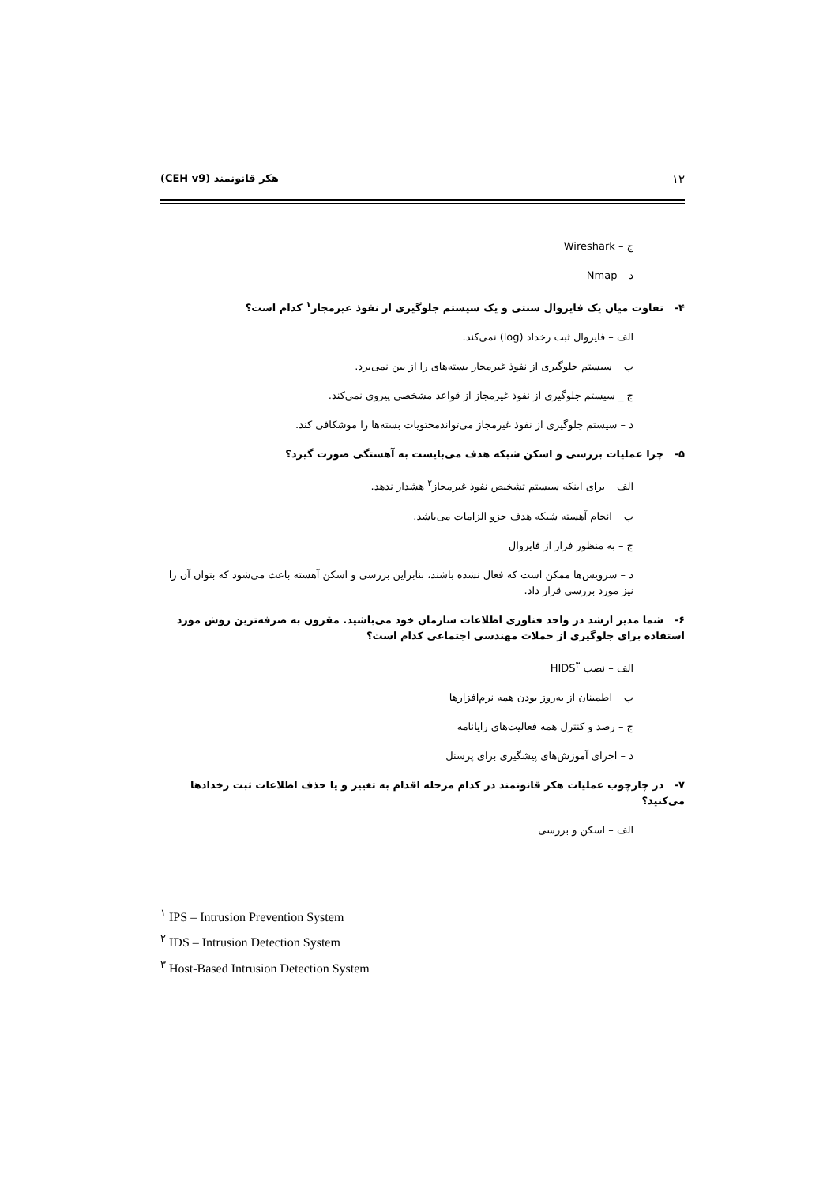۱۲ هکر قانونمند (CEH v9)
ج – Wireshark
د – Nmap
۴- تفاوت میان یک فایروال سنتی و یک سیستم جلوگیری از نفوذ غیرمجاز<sup>۱</sup> کدام است؟
الف – فایروال ثبت رخداد (log) نمی‌کند.
ب – سیستم جلوگیری از نفوذ غیرمجاز بسته‌های را از بین نمی‌برد.
ج _ سیستم جلوگیری از نفوذ غیرمجاز از قواعد مشخصی پیروی نمی‌کند.
د – سیستم جلوگیری از نفوذ غیرمجاز می‌تواندمحتویات بسته‌ها را موشکافی کند.
۵- چرا عملیات بررسی و اسکن شبکه هدف می‌بایست به آهستگی صورت گیرد؟
الف – برای اینکه سیستم تشخیص نفوذ غیرمجاز<sup>۲</sup> هشدار ندهد.
ب – انجام آهسته شبکه هدف جزو الزامات می‌باشد.
ج – به منظور فرار از فایروال
د – سرویس‌ها ممکن است که فعال نشده باشند، بنابراین بررسی و اسکن آهسته باعث می‌شود که بتوان آن را نیز مورد بررسی قرار داد.
۶- شما مدیر ارشد در واحد فناوری اطلاعات سازمان خود می‌باشید. مقرون به صرفه‌ترین روش مورد استفاده برای جلوگیری از حملات مهندسی اجتماعی کدام است؟
الف – نصب HIDS<sup>۳</sup>
ب – اطمینان از به‌روز بودن همه نرم‌افزارها
ج – رصد و کنترل همه فعالیت‌های رایانامه
د – اجرای آموزش‌های پیشگیری برای پرسنل
۷- در چارچوب عملیات هکر قانونمند در کدام مرحله اقدام به تغییر و یا حذف اطلاعات ثبت رخدادها می‌کنید؟
الف – اسکن و بررسی
<sup>۱</sup> IPS – Intrusion Prevention System
<sup>۲</sup> IDS – Intrusion Detection System
<sup>۳</sup> Host-Based Intrusion Detection System